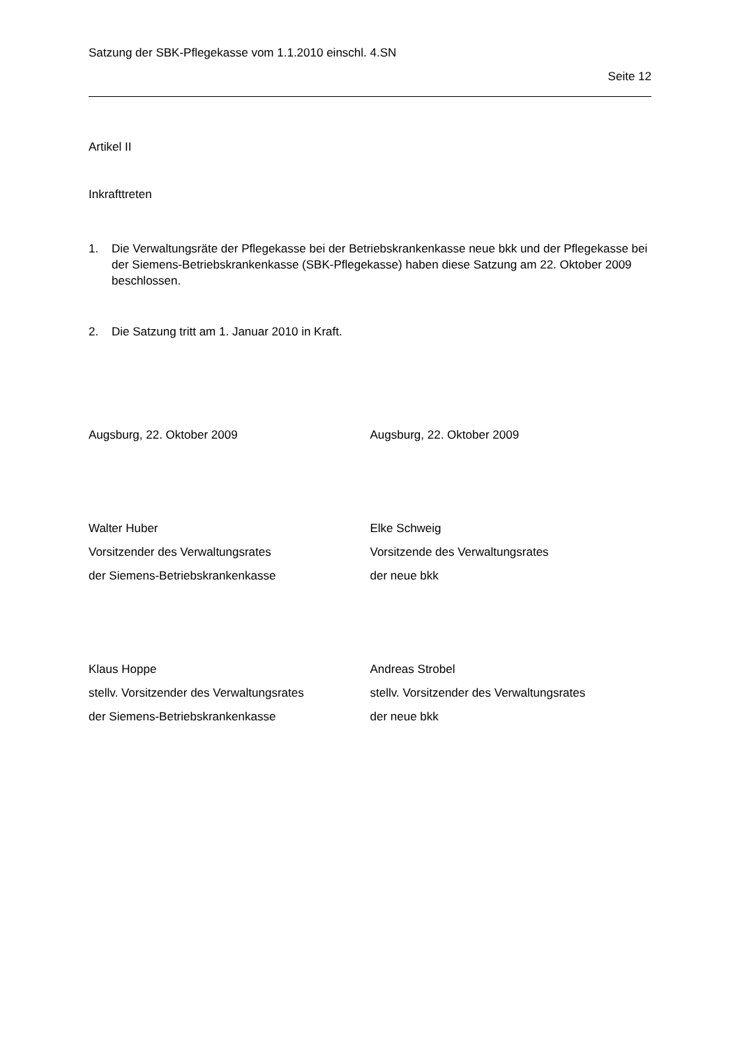Satzung der SBK-Pflegekasse vom 1.1.2010 einschl. 4.SN
Seite 12
Artikel II
Inkrafttreten
1. Die Verwaltungsräte der Pflegekasse bei der Betriebskrankenkasse neue bkk und der Pflegekasse bei der Siemens-Betriebskrankenkasse (SBK-Pflegekasse) haben diese Satzung am 22. Oktober 2009 beschlossen.
2. Die Satzung tritt am 1. Januar 2010 in Kraft.
Augsburg, 22. Oktober 2009 Augsburg, 22. Oktober 2009
Walter Huber
Vorsitzender des Verwaltungsrates
der Siemens-Betriebskrankenkasse
Elke Schweig
Vorsitzende des Verwaltungsrates
der neue bkk
Klaus Hoppe
stellv. Vorsitzender des Verwaltungsrates
der Siemens-Betriebskrankenkasse
Andreas Strobel
stellv. Vorsitzender des Verwaltungsrates
der neue bkk